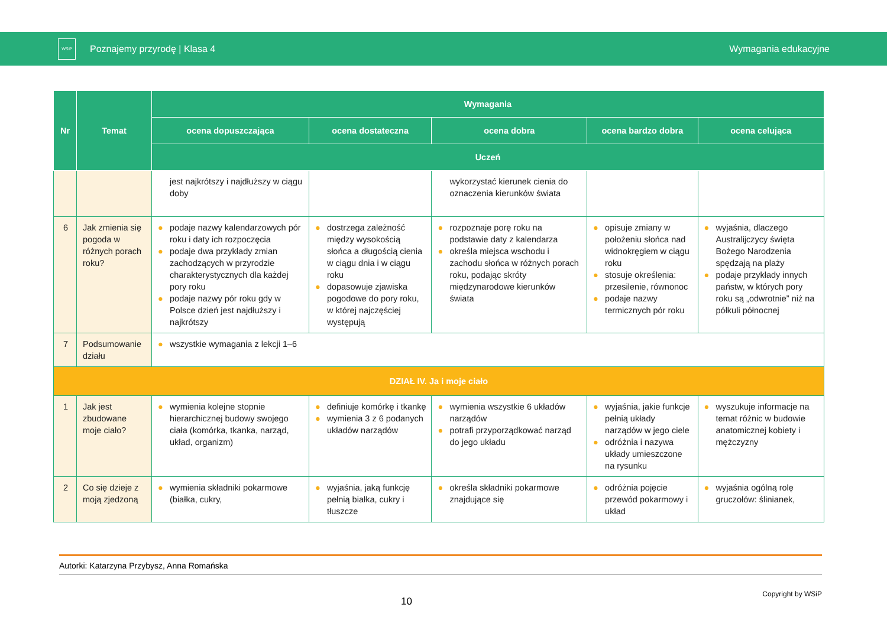WSiP
Poznajemy przyrodę | Klasa 4 Wymagania edukacyjne
| Nr | Temat | Wymagania | | | | |
| --- | --- | --- | --- | --- | --- | --- |
| | | ocena dopuszczająca | ocena dostateczna | ocena dobra | ocena bardzo dobra | ocena celująca |
| | | Uczeń | | | | |
| | | jest najkrótszy i najdłuższy w ciągu doby | | wykorzystać kierunek cienia do oznaczenia kierunków świata | | |
| 6 | Jak zmienia się pogoda w różnych porach roku? | ● podaje nazwy kalendarzowych pór roku i daty ich rozpoczęcia ● podaje dwa przykłady zmian zachodzących w przyrodzie charakterystycznych dla każdej pory roku ● podaje nazwy pór roku gdy w Polsce dzień jest najdłuższy i najkrótszy | ● dostrzega zależność między wysokością słońca a długością cienia w ciągu dnia i w ciągu roku ● dopasowuje zjawiska pogodowe do pory roku, w której najczęściej występują | ● rozpoznaje porę roku na podstawie daty z kalendarza ● określa miejsca wschodu i zachodu słońca w różnych porach roku, podając skróty międzynarodowe kierunków świata | ● opisuje zmiany w położeniu słońca nad widnokręgiem w ciągu roku ● stosuje określenia: przesilenie, równonoc ● podaje nazwy termicznych pór roku | ● wyjaśnia, dlaczego Australijczycy święta Bożego Narodzenia spędzają na plaży ● podaje przykłady innych państw, w których pory roku są „odwrotnie” niż na półkuli północnej |
| 7 | Podsumowanie działu | ● wszystkie wymagania z lekcji 1–6 | | | | |
| DZIAŁ IV. Ja i moje ciało | | | | | | |
| 1 | Jak jest zbudowane moje ciało? | ● wymienia kolejne stopnie hierarchicznej budowy swojego ciała (komórka, tkanka, narząd, układ, organizm) | ● definiuje komórkę i tkankę ● wymienia 3 z 6 podanych układów narządów | ● wymienia wszystkie 6 układów narządów ● potrafi przyporządkować narząd do jego układu | ● wyjaśnia, jakie funkcje pełnią układy narządów w jego ciele ● odróżnia i nazywa układy umieszczone na rysunku | ● wyszukuje informacje na temat różnic w budowie anatomicznej kobiety i mężczyzny |
| 2 | Co się dzieje z moją zjedzoną | ● wymienia składniki pokarmowe (białka, cukry, | ● wyjaśnia, jaką funkcję pełnią białka, cukry i tłuszcze | ● określa składniki pokarmowe znajdujące się | ● odróżnia pojęcie przewód pokarmowy i układ | ● wyjaśnia ogólną rolę gruczołów: ślinianek, |
Autorki: Katarzyna Przybysz, Anna Romańska
Copyright by WSiP
10